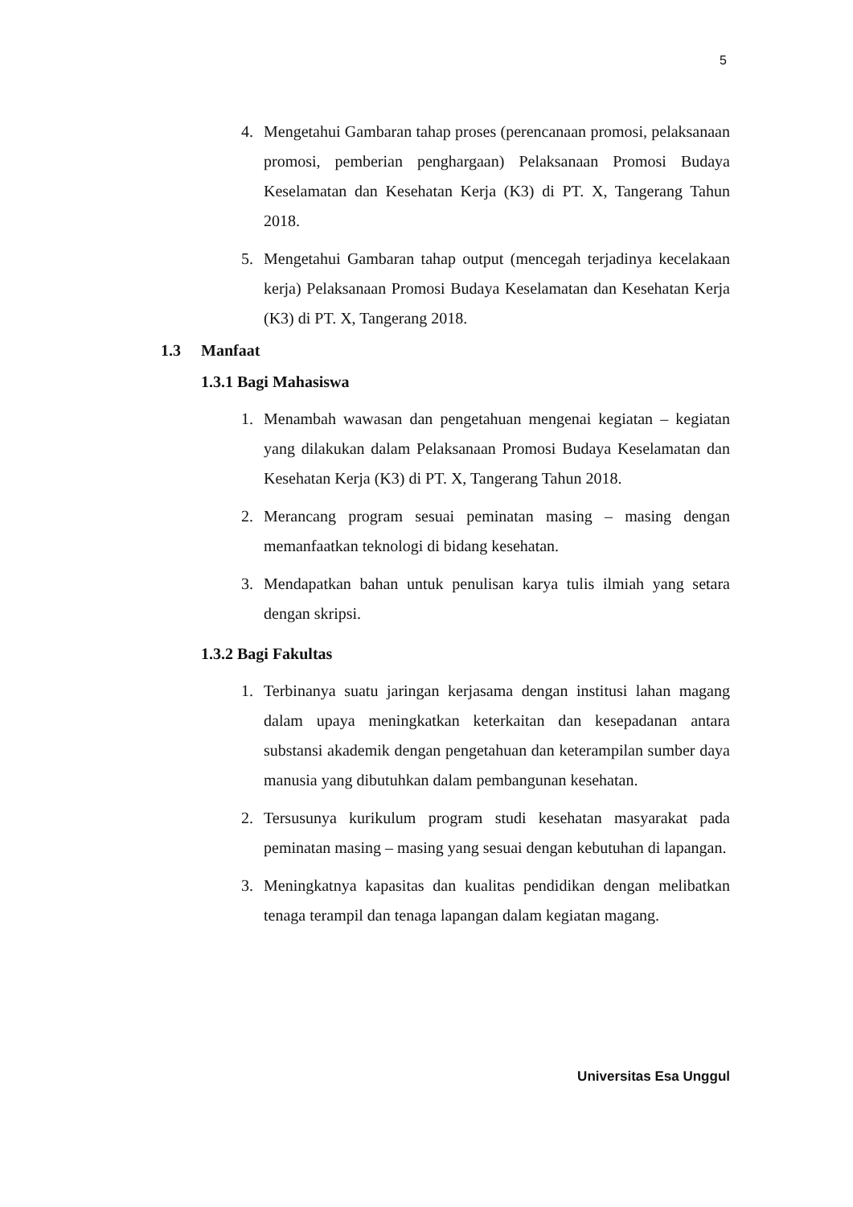5
4. Mengetahui Gambaran tahap proses (perencanaan promosi, pelaksanaan promosi, pemberian penghargaan) Pelaksanaan Promosi Budaya Keselamatan dan Kesehatan Kerja (K3) di PT. X, Tangerang Tahun 2018.
5. Mengetahui Gambaran tahap output (mencegah terjadinya kecelakaan kerja) Pelaksanaan Promosi Budaya Keselamatan dan Kesehatan Kerja (K3) di PT. X, Tangerang 2018.
1.3 Manfaat
1.3.1 Bagi Mahasiswa
1. Menambah wawasan dan pengetahuan mengenai kegiatan – kegiatan yang dilakukan dalam Pelaksanaan Promosi Budaya Keselamatan dan Kesehatan Kerja (K3) di PT. X, Tangerang Tahun 2018.
2. Merancang program sesuai peminatan masing – masing dengan memanfaatkan teknologi di bidang kesehatan.
3. Mendapatkan bahan untuk penulisan karya tulis ilmiah yang setara dengan skripsi.
1.3.2 Bagi Fakultas
1. Terbinanya suatu jaringan kerjasama dengan institusi lahan magang dalam upaya meningkatkan keterkaitan dan kesepadanan antara substansi akademik dengan pengetahuan dan keterampilan sumber daya manusia yang dibutuhkan dalam pembangunan kesehatan.
2. Tersusunya kurikulum program studi kesehatan masyarakat pada peminatan masing – masing yang sesuai dengan kebutuhan di lapangan.
3. Meningkatnya kapasitas dan kualitas pendidikan dengan melibatkan tenaga terampil dan tenaga lapangan dalam kegiatan magang.
Universitas Esa Unggul